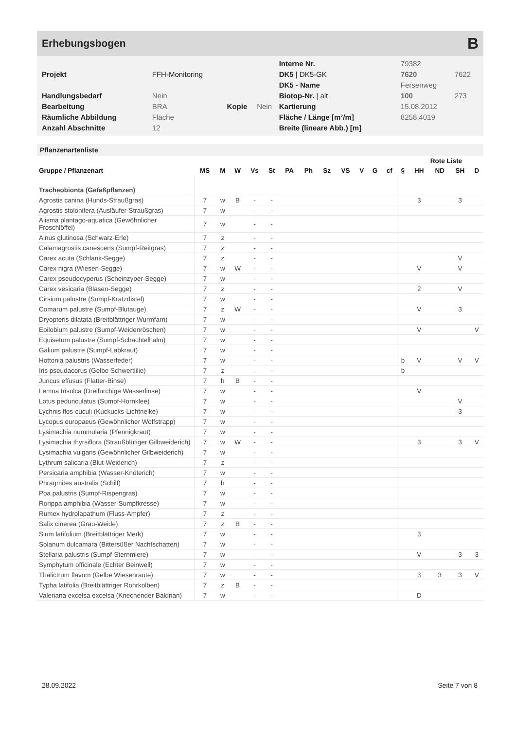Erhebungsbogen B
| | | | | Interne Nr. | 79382 | |
| Projekt | FFH-Monitoring | | | DK5 / DK5-GK | 7620 | 7622 |
| | | | | DK5 - Name | Fersenweg | |
| Handlungsbedarf | Nein | | | Biotop-Nr. / alt | 100 | 273 |
| Bearbeitung | BRA | Kopie | Nein | Kartierung | 15.08.2012 | |
| Räumliche Abbildung | Fläche | | | Fläche / Länge [m²/m] | 8258,4019 | |
| Anzahl Abschnitte | 12 | | | Breite (lineare Abb.) [m] | | |
Pflanzenartenliste
| | | | | | | | | | | | | | | Rote Liste | | | |
| --- | --- | --- | --- | --- | --- | --- | --- | --- | --- | --- | --- | --- | --- | --- | --- | --- | --- |
| Gruppe / Pflanzenart | MS | M | W | Vs | St | PA | Ph | Sz | VS | V | G | cf | § | HH | ND | SH | D |
| Tracheobionta (Gefäßpflanzen) | | | | | | | | | | | | | | | | | |
| Agrostis canina (Hunds-Straußgras) | 7 | w | B | - | - | | | | | | | | | 3 | | 3 | |
| Agrostis stolonifera (Ausläufer-Straußgras) | 7 | w | | - | - | | | | | | | | | | | | |
| Alisma plantago-aquatica (Gewöhnlicher Froschlöffel) | 7 | w | | - | - | | | | | | | | | | | | |
| Alnus glutinosa (Schwarz-Erle) | 7 | z | | - | - | | | | | | | | | | | | |
| Calamagrostis canescens (Sumpf-Reitgras) | 7 | z | | - | - | | | | | | | | | | | | |
| Carex acuta (Schlank-Segge) | 7 | z | | - | - | | | | | | | | | | | V | |
| Carex nigra (Wiesen-Segge) | 7 | w | W | - | - | | | | | | | | | V | | V | |
| Carex pseudocyperus (Scheinzyper-Segge) | 7 | w | | - | - | | | | | | | | | | | | |
| Carex vesicaria (Blasen-Segge) | 7 | z | | - | - | | | | | | | | | 2 | | V | |
| Cirsium palustre (Sumpf-Kratzdistel) | 7 | w | | - | - | | | | | | | | | | | | |
| Comarum palustre (Sumpf-Blutauge) | 7 | z | W | - | - | | | | | | | | | V | | 3 | |
| Dryopteris dilatata (Breitblättriger Wurmfarn) | 7 | w | | - | - | | | | | | | | | | | | |
| Epilobium palustre (Sumpf-Weidenröschen) | 7 | w | | - | - | | | | | | | | | V | | | V |
| Equisetum palustre (Sumpf-Schachtelhalm) | 7 | w | | - | - | | | | | | | | | | | | |
| Galium palustre (Sumpf-Labkraut) | 7 | w | | - | - | | | | | | | | | | | | |
| Hottonia palustris (Wasserfeder) | 7 | w | | - | - | | | | | | | | b | V | | V | V |
| Iris pseudacorus (Gelbe Schwertlilie) | 7 | z | | - | - | | | | | | | | b | | | | |
| Juncus effusus (Flatter-Binse) | 7 | h | B | - | - | | | | | | | | | | | | |
| Lemna trisulca (Dreifurchige Wasserlinse) | 7 | w | | - | - | | | | | | | | | V | | | |
| Lotus pedunculatus (Sumpf-Hornklee) | 7 | w | | - | - | | | | | | | | | | | V | |
| Lychnis flos-cuculi (Kuckucks-Lichtnelke) | 7 | w | | - | - | | | | | | | | | | | 3 | |
| Lycopus europaeus (Gewöhnlicher Wolfstrapp) | 7 | w | | - | - | | | | | | | | | | | | |
| Lysimachia nummularia (Pfennigkraut) | 7 | w | | - | - | | | | | | | | | | | | |
| Lysimachia thyrsiflora (Straußblütiger Gilbweiderich) | 7 | w | W | - | - | | | | | | | | | 3 | | 3 | V |
| Lysimachia vulgaris (Gewöhnlicher Gilbweiderich) | 7 | w | | - | - | | | | | | | | | | | | |
| Lythrum salicaria (Blut-Weiderich) | 7 | z | | - | - | | | | | | | | | | | | |
| Persicaria amphibia (Wasser-Knöterich) | 7 | w | | - | - | | | | | | | | | | | | |
| Phragmites australis (Schilf) | 7 | h | | - | - | | | | | | | | | | | | |
| Poa palustris (Sumpf-Rispengras) | 7 | w | | - | - | | | | | | | | | | | | |
| Rorippa amphibia (Wasser-Sumpfkresse) | 7 | w | | - | - | | | | | | | | | | | | |
| Rumex hydrolapathum (Fluss-Ampfer) | 7 | z | | - | - | | | | | | | | | | | | |
| Salix cinerea (Grau-Weide) | 7 | z | B | - | - | | | | | | | | | | | | |
| Sium latifolium (Breitblättriger Merk) | 7 | w | | - | - | | | | | | | | | 3 | | | |
| Solanum dulcamara (Bittersüßer Nachtschatten) | 7 | w | | - | - | | | | | | | | | | | | |
| Stellaria palustris (Sumpf-Sternmiere) | 7 | w | | - | - | | | | | | | | | V | | 3 | 3 |
| Symphytum officinale (Echter Beinwell) | 7 | w | | - | - | | | | | | | | | | | | |
| Thalictrum flavum (Gelbe Wiesenraute) | 7 | w | | - | - | | | | | | | | | 3 | 3 | 3 | V |
| Typha latifolia (Breitblättriger Rohrkolben) | 7 | z | B | - | - | | | | | | | | | | | | |
| Valeriana excelsa excelsa (Kriechender Baldrian) | 7 | w | | - | - | | | | | | | | | D | | | |
28.09.2022 Seite 7 von 8